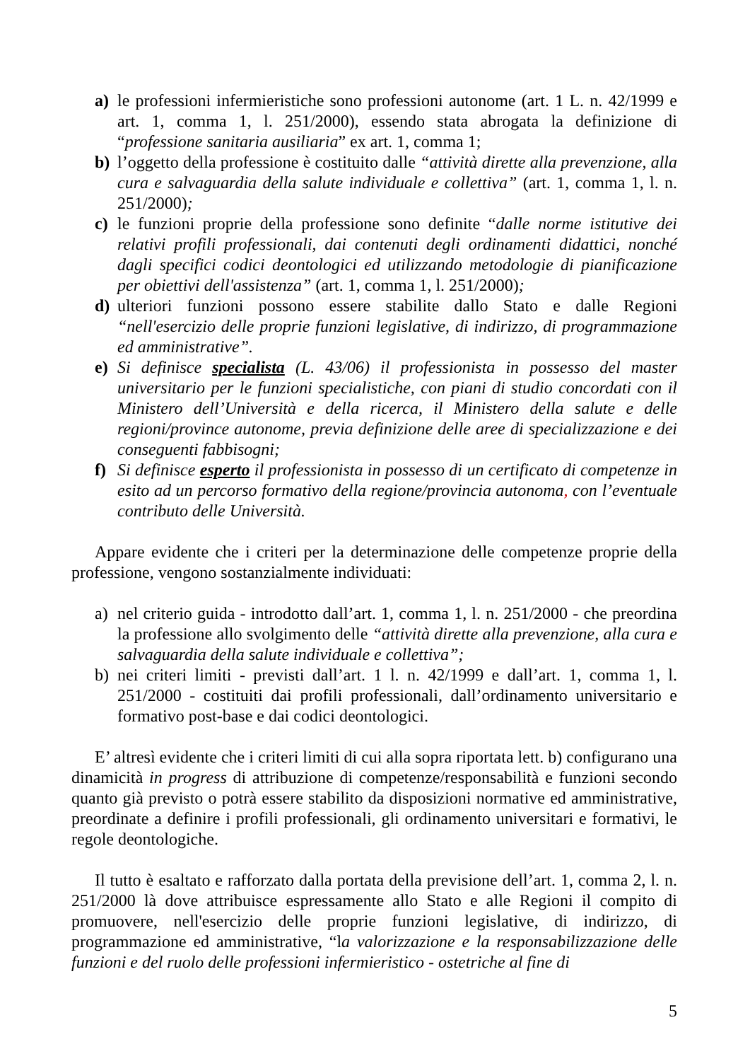a) le professioni infermieristiche sono professioni autonome (art. 1 L. n. 42/1999 e art. 1, comma 1, l. 251/2000), essendo stata abrogata la definizione di “professione sanitaria ausiliaria” ex art. 1, comma 1;
b) l’oggetto della professione è costituito dalle “attività dirette alla prevenzione, alla cura e salvaguardia della salute individuale e collettiva” (art. 1, comma 1, l. n. 251/2000);
c) le funzioni proprie della professione sono definite “dalle norme istitutive dei relativi profili professionali, dai contenuti degli ordinamenti didattici, nonché dagli specifici codici deontologici ed utilizzando metodologie di pianificazione per obiettivi dell'assistenza” (art. 1, comma 1, l. 251/2000);
d) ulteriori funzioni possono essere stabilite dallo Stato e dalle Regioni “nell'esercizio delle proprie funzioni legislative, di indirizzo, di programmazione ed amministrative”.
e) Si definisce specialista (L. 43/06) il professionista in possesso del master universitario per le funzioni specialistiche, con piani di studio concordati con il Ministero dell’Università e della ricerca, il Ministero della salute e delle regioni/province autonome, previa definizione delle aree di specializzazione e dei conseguenti fabbisogni;
f) Si definisce esperto il professionista in possesso di un certificato di competenze in esito ad un percorso formativo della regione/provincia autonoma, con l’eventuale contributo delle Università.
Appare evidente che i criteri per la determinazione delle competenze proprie della professione, vengono sostanzialmente individuati:
a) nel criterio guida - introdotto dall’art. 1, comma 1, l. n. 251/2000 - che preordina la professione allo svolgimento delle “attività dirette alla prevenzione, alla cura e salvaguardia della salute individuale e collettiva”;
b) nei criteri limiti - previsti dall’art. 1 l. n. 42/1999 e dall’art. 1, comma 1, l. 251/2000 - costituiti dai profili professionali, dall’ordinamento universitario e formativo post-base e dai codici deontologici.
E’ altresì evidente che i criteri limiti di cui alla sopra riportata lett. b) configurano una dinamicità in progress di attribuzione di competenze/responsabilità e funzioni secondo quanto già previsto o potrà essere stabilito da disposizioni normative ed amministrative, preordinate a definire i profili professionali, gli ordinamento universitari e formativi, le regole deontologiche.
Il tutto è esaltato e rafforzato dalla portata della previsione dell’art. 1, comma 2, l. n. 251/2000 là dove attribuisce espressamente allo Stato e alle Regioni il compito di promuovere, nell'esercizio delle proprie funzioni legislative, di indirizzo, di programmazione ed amministrative, “la valorizzazione e la responsabilizzazione delle funzioni e del ruolo delle professioni infermieristico - ostetriche al fine di
5